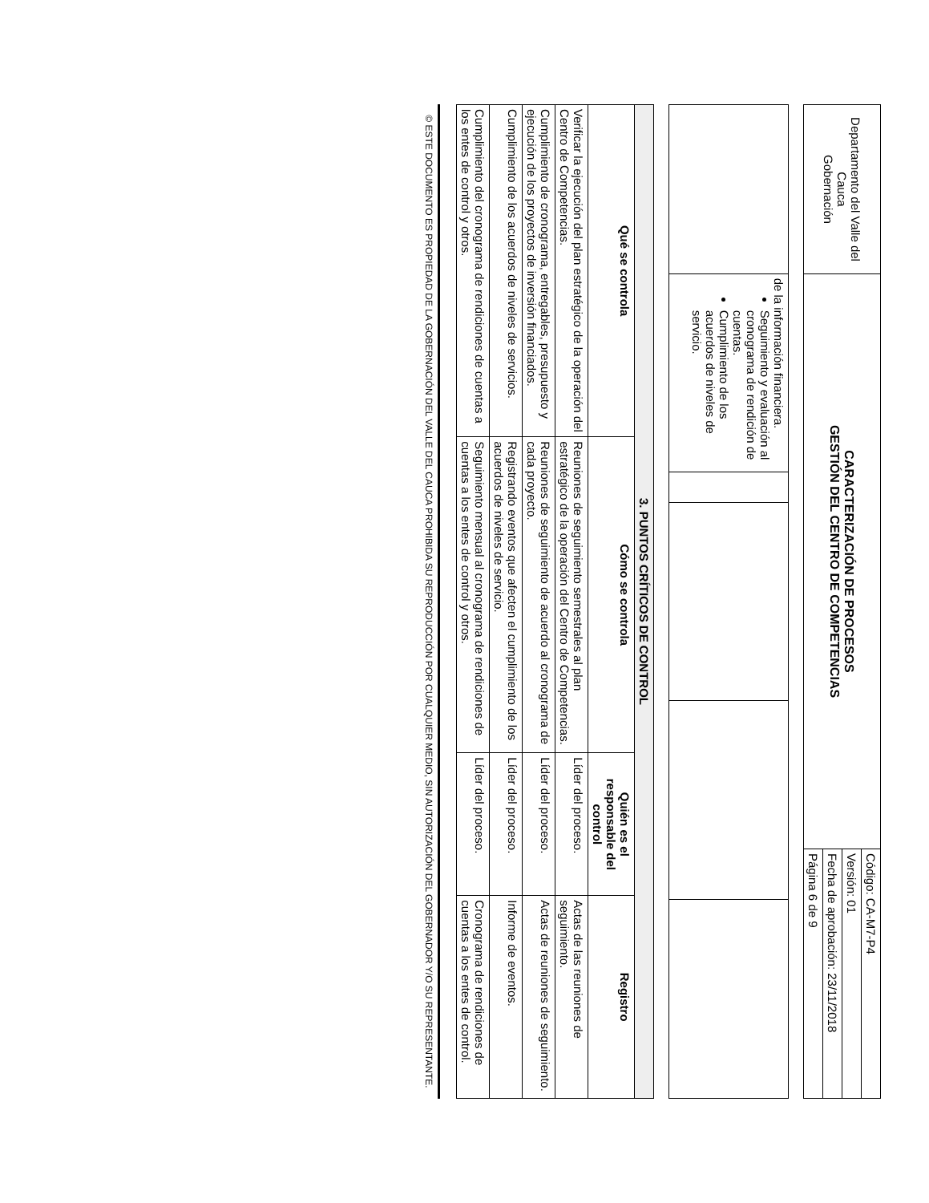| Departamento del Valle del Cauca Gobernación | CARACTERIZACIÓN DE PROCESOS GESTIÓN DEL CENTRO DE COMPETENCIAS | Código: CA-M7-P4 |
| | | Versión: 01 |
| | | Fecha de aprobación: 23/11/2018 |
| | | Página 6 de 9 |
| | de la información financiera. Seguimiento y evaluación al cronograma de rendición de cuentas. Cumplimiento de los acuerdos de niveles de servicio. | | | | |
| 3. PUNTOS CRÍTICOS DE CONTROL | | | |
| --- | --- | --- | --- |
| Qué se controla | Cómo se controla | Quién es el responsable del control | Registro |
| Verificar la ejecución del plan estratégico de la operación del Centro de Competencias. | Reuniones de seguimiento semestrales al plan estratégico de la operación del Centro de Competencias. | Líder del proceso. | Actas de las reuniones de seguimiento. |
| Cumplimiento de cronograma, entregables, presupuesto y ejecución de los proyectos de inversión financiados. | Reuniones de seguimiento de acuerdo al cronograma de cada proyecto. | Líder del proceso. | Actas de reuniones de seguimiento. |
| Cumplimiento de los acuerdos de niveles de servicios. | Registrando eventos que afecten el cumplimiento de los acuerdos de niveles de servicio. | Líder del proceso. | Informe de eventos. |
| Cumplimiento del cronograma de rendiciones de cuentas a los entes de control y otros. | Seguimiento mensual al cronograma de rendiciones de cuentas a los entes de control y otros. | Líder del proceso. | Cronograma de rendiciones de cuentas a los entes de control. |
© ESTE DOCUMENTO ES PROPIEDAD DE LA GOBERNACIÓN DEL VALLE DEL CAUCA PROHIBIDA SU REPRODUCCIÓN POR CUALQUIER MEDIO, SIN AUTORIZACIÓN DEL GOBERNADOR Y/O SU REPRESENTANTE.